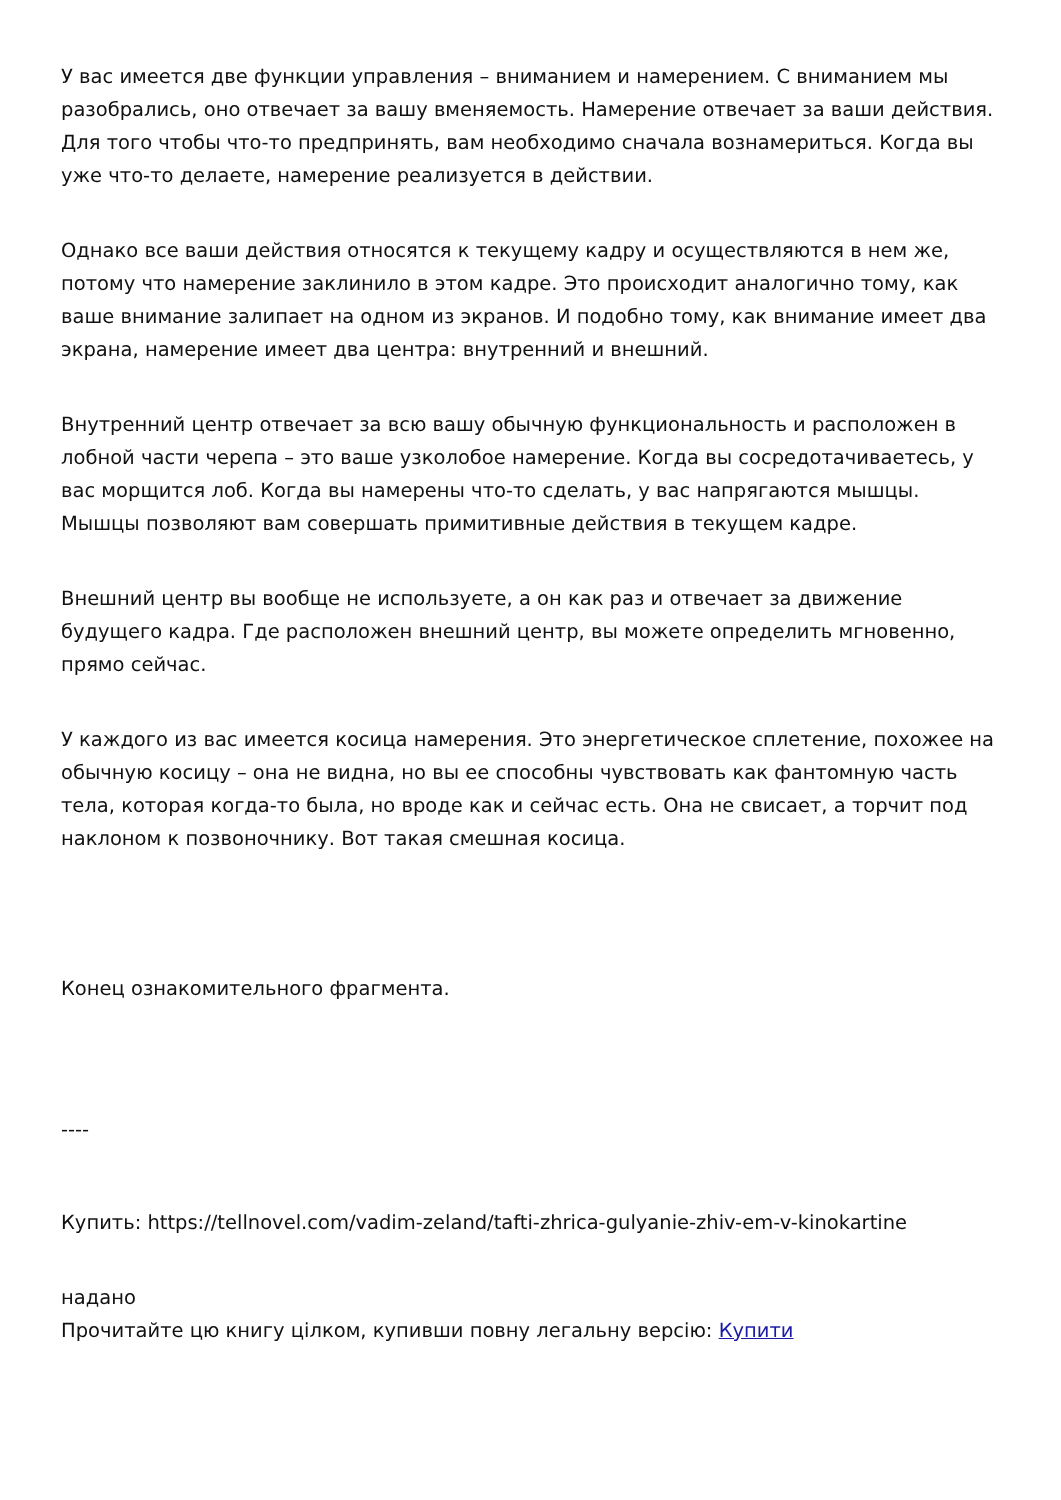У вас имеется две функции управления – вниманием и намерением. С вниманием мы разобрались, оно отвечает за вашу вменяемость. Намерение отвечает за ваши действия. Для того чтобы что-то предпринять, вам необходимо сначала вознамериться. Когда вы уже что-то делаете, намерение реализуется в действии.
Однако все ваши действия относятся к текущему кадру и осуществляются в нем же, потому что намерение заклинило в этом кадре. Это происходит аналогично тому, как ваше внимание залипает на одном из экранов. И подобно тому, как внимание имеет два экрана, намерение имеет два центра: внутренний и внешний.
Внутренний центр отвечает за всю вашу обычную функциональность и расположен в лобной части черепа – это ваше узколобое намерение. Когда вы сосредотачиваетесь, у вас морщится лоб. Когда вы намерены что-то сделать, у вас напрягаются мышцы. Мышцы позволяют вам совершать примитивные действия в текущем кадре.
Внешний центр вы вообще не используете, а он как раз и отвечает за движение будущего кадра. Где расположен внешний центр, вы можете определить мгновенно, прямо сейчас.
У каждого из вас имеется косица намерения. Это энергетическое сплетение, похожее на обычную косицу – она не видна, но вы ее способны чувствовать как фантомную часть тела, которая когда-то была, но вроде как и сейчас есть. Она не свисает, а торчит под наклоном к позвоночнику. Вот такая смешная косица.
Конец ознакомительного фрагмента.
----
Купить: https://tellnovel.com/vadim-zeland/tafti-zhrica-gulyanie-zhiv-em-v-kinokartine
надано
Прочитайте цю книгу цілком, купивши повну легальну версію: Купити